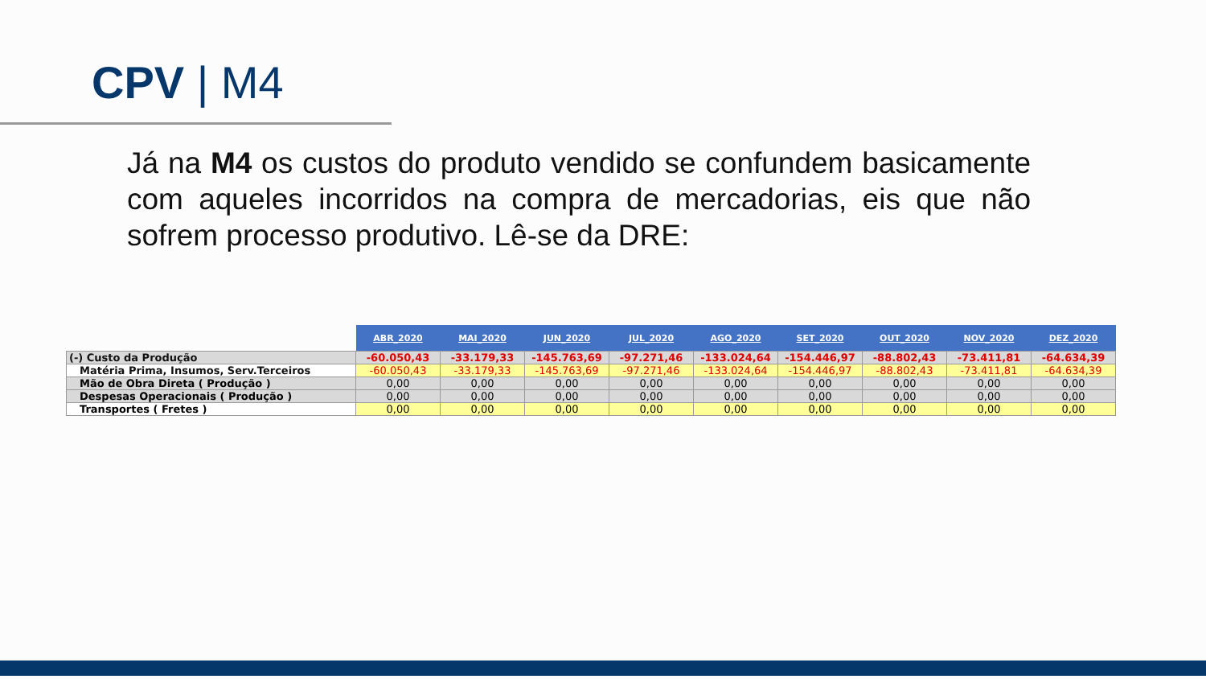CPV | M4
Já na M4 os custos do produto vendido se confundem basicamente com aqueles incorridos na compra de mercadorias, eis que não sofrem processo produtivo. Lê-se da DRE:
| | ABR_2020 | MAI_2020 | JUN_2020 | JUL_2020 | AGO_2020 | SET_2020 | OUT_2020 | NOV_2020 | DEZ_2020 |
| --- | --- | --- | --- | --- | --- | --- | --- | --- | --- |
| (-) Custo da Produção | -60.050,43 | -33.179,33 | -145.763,69 | -97.271,46 | -133.024,64 | -154.446,97 | -88.802,43 | -73.411,81 | -64.634,39 |
| Matéria Prima, Insumos, Serv.Terceiros | -60.050,43 | -33.179,33 | -145.763,69 | -97.271,46 | -133.024,64 | -154.446,97 | -88.802,43 | -73.411,81 | -64.634,39 |
| Mão de Obra Direta ( Produção ) | 0,00 | 0,00 | 0,00 | 0,00 | 0,00 | 0,00 | 0,00 | 0,00 | 0,00 |
| Despesas Operacionais ( Produção ) | 0,00 | 0,00 | 0,00 | 0,00 | 0,00 | 0,00 | 0,00 | 0,00 | 0,00 |
| Transportes ( Fretes ) | 0,00 | 0,00 | 0,00 | 0,00 | 0,00 | 0,00 | 0,00 | 0,00 | 0,00 |